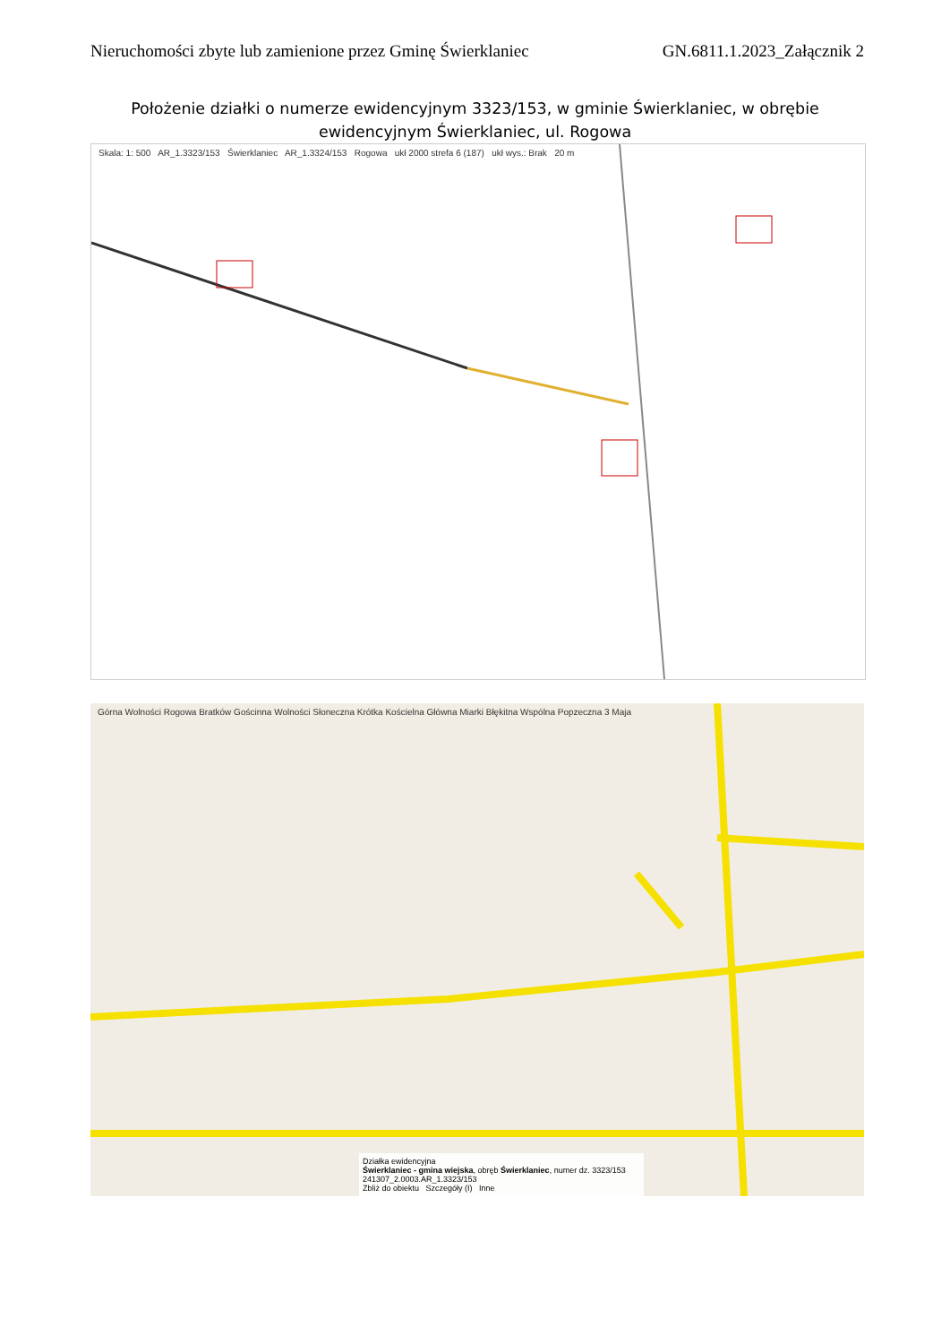Nieruchomości zbyte lub zamienione przez Gminę Świerklaniec GN.6811.1.2023_Załącznik 2
Położenie działki o numerze ewidencyjnym 3323/153, w gminie Świerklaniec, w obrębie ewidencyjnym Świerklaniec, ul. Rogowa
Skala: 1: 500 AR_1.3323/153 Świerklaniec AR_1.3324/153 Rogowa ukł 2000 strefa 6 (187) ukł wys.: Brak 20 m
Górna Wolności Rogowa Bratków Gościnna Wolności Słoneczna Krótka Kościelna Główna Miarki Błękitna Wspólna Popzeczna 3 Maja
Działka ewidencyjna
Świerklaniec - gmina wiejska, obręb Świerklaniec, numer dz. 3323/153
241307_2.0003.AR_1.3323/153
Zbliż do obiektu Szczegóły (I) Inne